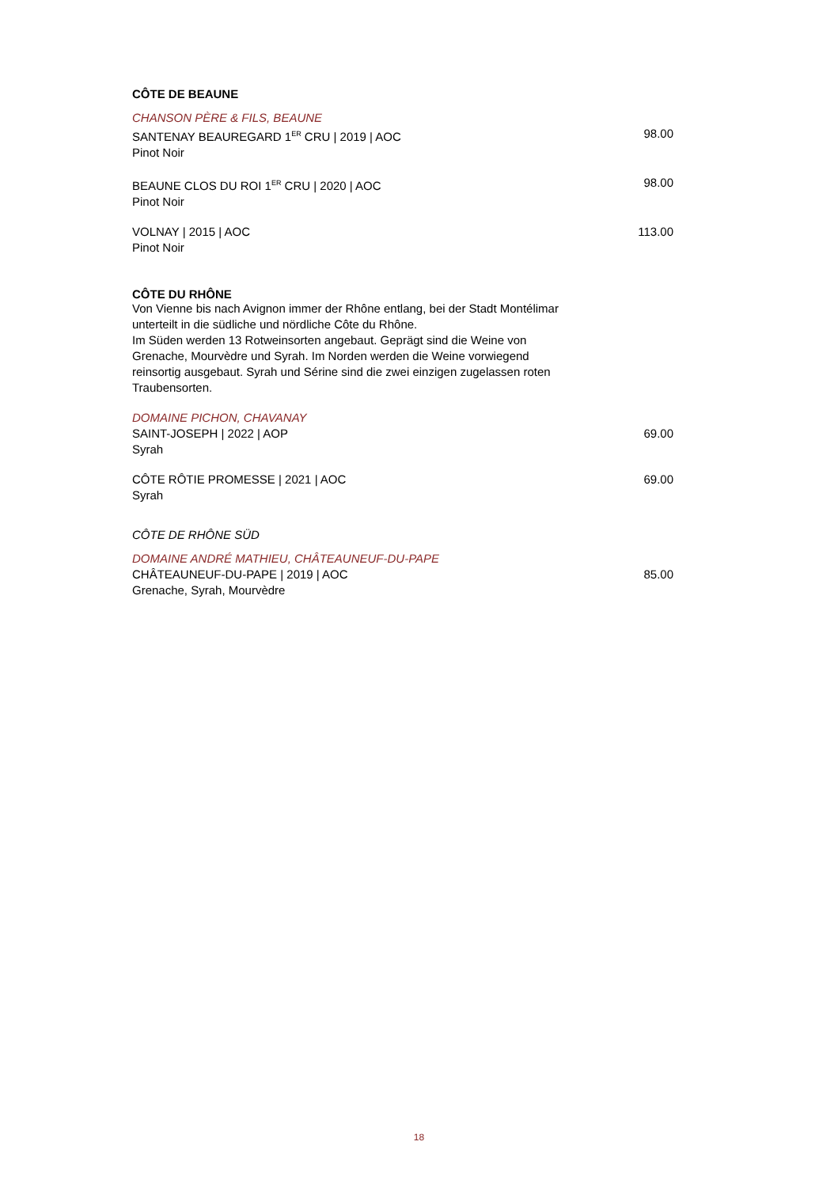CÔTE DE BEAUNE
CHANSON PÈRE & FILS, BEAUNE
SANTENAY BEAUREGARD 1<sup>ER</sup> CRU | 2019 | AOC 98.00
Pinot Noir
BEAUNE CLOS DU ROI 1<sup>ER</sup> CRU | 2020 | AOC 98.00
Pinot Noir
VOLNAY | 2015 | AOC 113.00
Pinot Noir
CÔTE DU RHÔNE
Von Vienne bis nach Avignon immer der Rhône entlang, bei der Stadt Montélimar unterteilt in die südliche und nördliche Côte du Rhône.
Im Süden werden 13 Rotweinsorten angebaut. Geprägt sind die Weine von Grenache, Mourvèdre und Syrah. Im Norden werden die Weine vorwiegend reinsortig ausgebaut. Syrah und Sérine sind die zwei einzigen zugelassen roten Traubensorten.
DOMAINE PICHON, CHAVANAY
SAINT-JOSEPH | 2022 | AOP 69.00
Syrah
CÔTE RÔTIE PROMESSE | 2021 | AOC 69.00
Syrah
CÔTE DE RHÔNE SÜD
DOMAINE ANDRÉ MATHIEU, CHÂTEAUNEUF-DU-PAPE
CHÂTEAUNEUF-DU-PAPE | 2019 | AOC 85.00
Grenache, Syrah, Mourvèdre
18